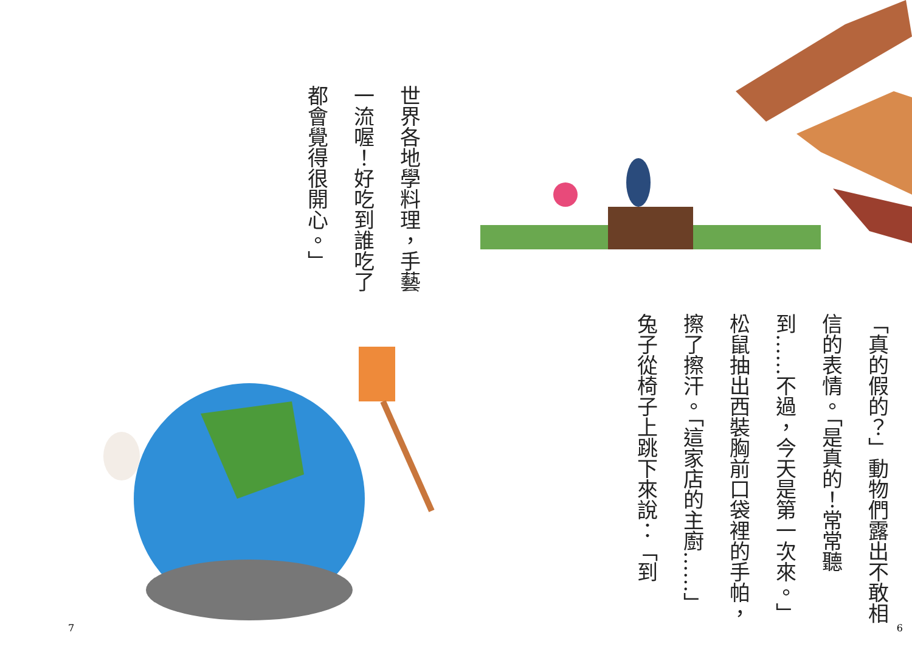「真的假的？」動物們露出不敢相信的表情。「是真的！常常聽到……不過，今天是第一次來。」松鼠抽出西裝胸前口袋裡的手帕，擦了擦汗。「這家店的主廚……」兔子從椅子上跳下來說：「到
6
世界各地學料理，手藝一流喔！好吃到誰吃了都會覺得很開心。」
7